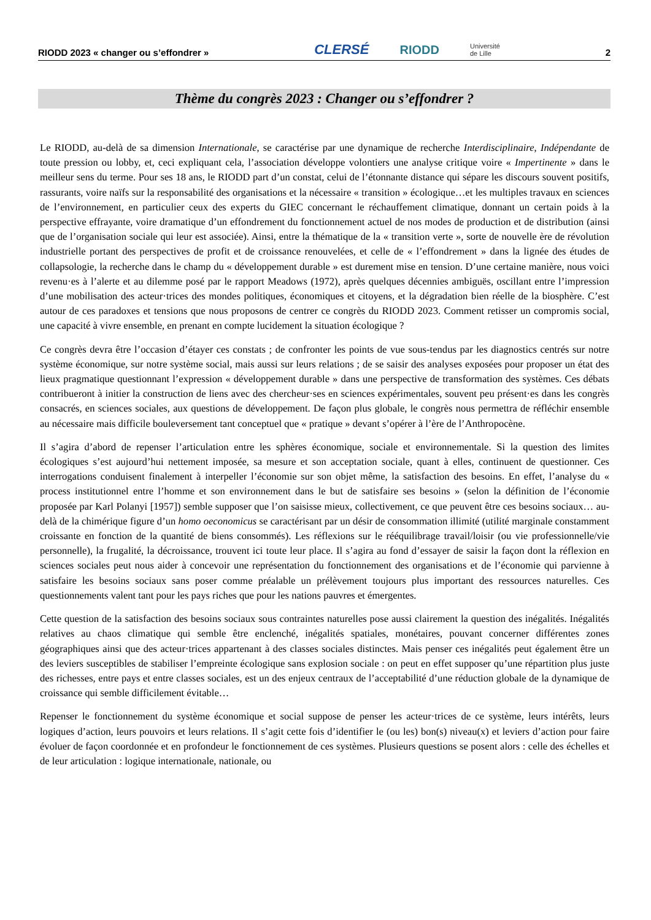RIODD 2023 « changer ou s’effondrer » CLERSÉ RIODD Université
de Lille 2
Thème du congrès 2023 : Changer ou s’effondrer ?
Le RIODD, au-delà de sa dimension Internationale, se caractérise par une dynamique de recherche Interdisciplinaire, Indépendante de toute pression ou lobby, et, ceci expliquant cela, l’association développe volontiers une analyse critique voire « Impertinente » dans le meilleur sens du terme. Pour ses 18 ans, le RIODD part d’un constat, celui de l’étonnante distance qui sépare les discours souvent positifs, rassurants, voire naïfs sur la responsabilité des organisations et la nécessaire « transition » écologique…et les multiples travaux en sciences de l’environnement, en particulier ceux des experts du GIEC concernant le réchauffement climatique, donnant un certain poids à la perspective effrayante, voire dramatique d’un effondrement du fonctionnement actuel de nos modes de production et de distribution (ainsi que de l’organisation sociale qui leur est associée). Ainsi, entre la thématique de la « transition verte », sorte de nouvelle ère de révolution industrielle portant des perspectives de profit et de croissance renouvelées, et celle de « l’effondrement » dans la lignée des études de collapsologie, la recherche dans le champ du « développement durable » est durement mise en tension. D’une certaine manière, nous voici revenu·es à l’alerte et au dilemme posé par le rapport Meadows (1972), après quelques décennies ambiguës, oscillant entre l’impression d’une mobilisation des acteur·trices des mondes politiques, économiques et citoyens, et la dégradation bien réelle de la biosphère. C’est autour de ces paradoxes et tensions que nous proposons de centrer ce congrès du RIODD 2023. Comment retisser un compromis social, une capacité à vivre ensemble, en prenant en compte lucidement la situation écologique ?
Ce congrès devra être l’occasion d’étayer ces constats ; de confronter les points de vue sous-tendus par les diagnostics centrés sur notre système économique, sur notre système social, mais aussi sur leurs relations ; de se saisir des analyses exposées pour proposer un état des lieux pragmatique questionnant l’expression « développement durable » dans une perspective de transformation des systèmes. Ces débats contribueront à initier la construction de liens avec des chercheur·ses en sciences expérimentales, souvent peu présent·es dans les congrès consacrés, en sciences sociales, aux questions de développement. De façon plus globale, le congrès nous permettra de réfléchir ensemble au nécessaire mais difficile bouleversement tant conceptuel que « pratique » devant s’opérer à l’ère de l’Anthropocène.
Il s’agira d’abord de repenser l’articulation entre les sphères économique, sociale et environnementale. Si la question des limites écologiques s’est aujourd’hui nettement imposée, sa mesure et son acceptation sociale, quant à elles, continuent de questionner. Ces interrogations conduisent finalement à interpeller l’économie sur son objet même, la satisfaction des besoins. En effet, l’analyse du « process institutionnel entre l’homme et son environnement dans le but de satisfaire ses besoins » (selon la définition de l’économie proposée par Karl Polanyi [1957]) semble supposer que l’on saisisse mieux, collectivement, ce que peuvent être ces besoins sociaux… au-delà de la chimérique figure d’un homo oeconomicus se caractérisant par un désir de consommation illimité (utilité marginale constamment croissante en fonction de la quantité de biens consommés). Les réflexions sur le rééquilibrage travail/loisir (ou vie professionnelle/vie personnelle), la frugalité, la décroissance, trouvent ici toute leur place. Il s’agira au fond d’essayer de saisir la façon dont la réflexion en sciences sociales peut nous aider à concevoir une représentation du fonctionnement des organisations et de l’économie qui parvienne à satisfaire les besoins sociaux sans poser comme préalable un prélèvement toujours plus important des ressources naturelles. Ces questionnements valent tant pour les pays riches que pour les nations pauvres et émergentes.
Cette question de la satisfaction des besoins sociaux sous contraintes naturelles pose aussi clairement la question des inégalités. Inégalités relatives au chaos climatique qui semble être enclenché, inégalités spatiales, monétaires, pouvant concerner différentes zones géographiques ainsi que des acteur·trices appartenant à des classes sociales distinctes. Mais penser ces inégalités peut également être un des leviers susceptibles de stabiliser l’empreinte écologique sans explosion sociale : on peut en effet supposer qu’une répartition plus juste des richesses, entre pays et entre classes sociales, est un des enjeux centraux de l’acceptabilité d’une réduction globale de la dynamique de croissance qui semble difficilement évitable…
Repenser le fonctionnement du système économique et social suppose de penser les acteur·trices de ce système, leurs intérêts, leurs logiques d’action, leurs pouvoirs et leurs relations. Il s’agit cette fois d’identifier le (ou les) bon(s) niveau(x) et leviers d’action pour faire évoluer de façon coordonnée et en profondeur le fonctionnement de ces systèmes. Plusieurs questions se posent alors : celle des échelles et de leur articulation : logique internationale, nationale, ou